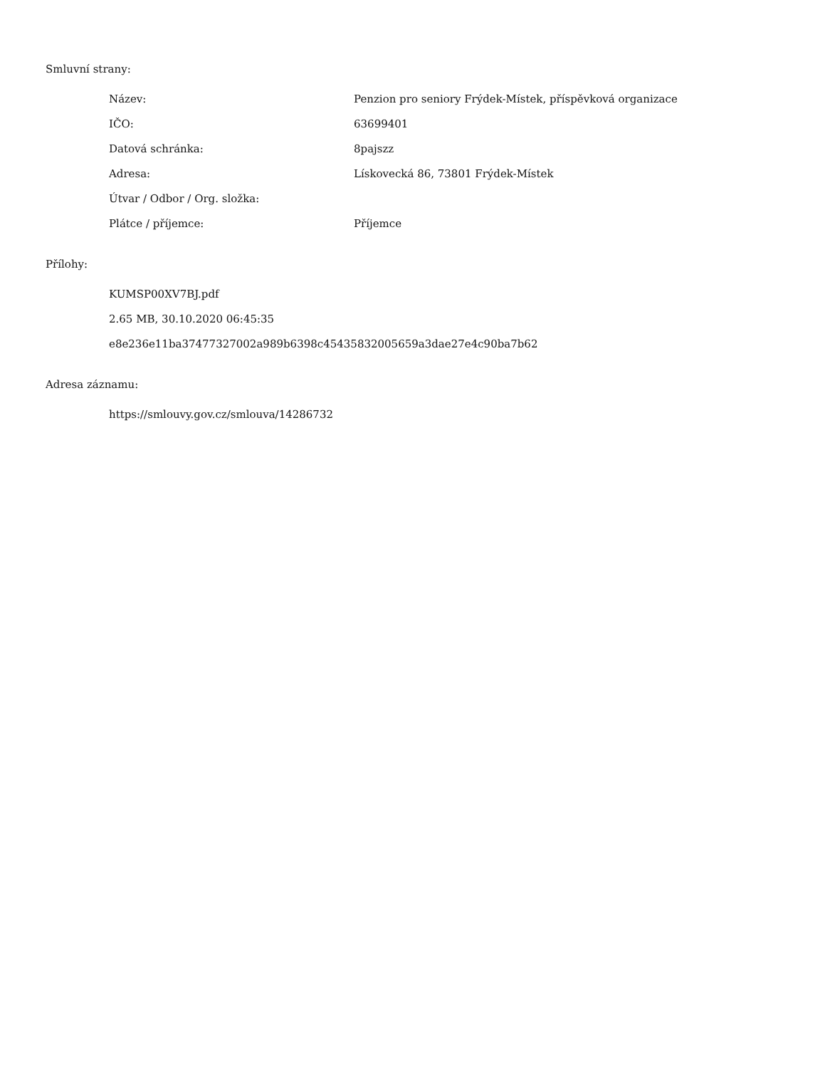Smluvní strany:
| Název: | Penzion pro seniory Frýdek-Místek, příspěvková organizace |
| IČO: | 63699401 |
| Datová schránka: | 8pajszz |
| Adresa: | Lískovecká 86, 73801 Frýdek-Místek |
| Útvar / Odbor / Org. složka: | |
| Plátce / příjemce: | Příjemce |
Přílohy:
KUMSP00XV7BJ.pdf
2.65 MB, 30.10.2020 06:45:35
e8e236e11ba37477327002a989b6398c45435832005659a3dae27e4c90ba7b62
Adresa záznamu:
https://smlouvy.gov.cz/smlouva/14286732